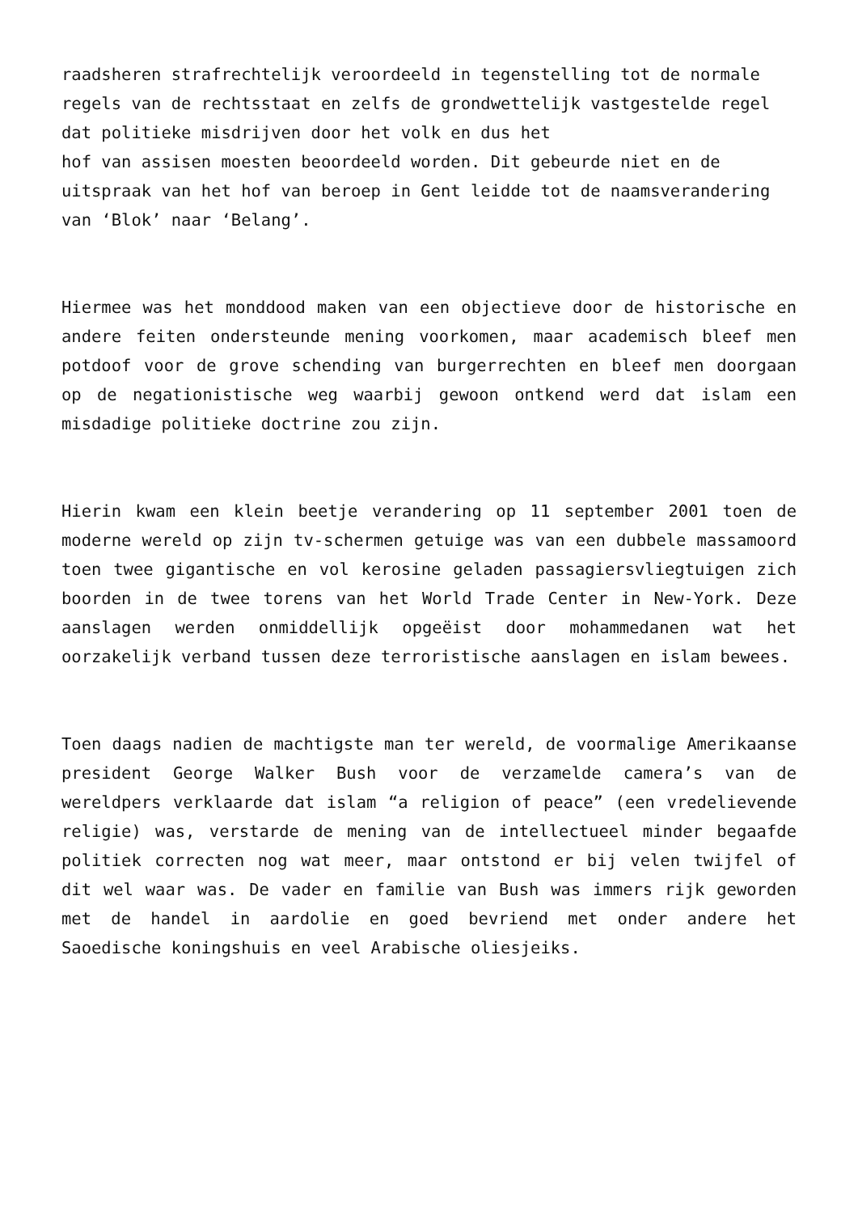raadsheren strafrechtelijk veroordeeld in tegenstelling tot de normale regels van de rechtsstaat en zelfs de grondwettelijk vastgestelde regel dat politieke misdrijven door het volk en dus het
hof van assisen moesten beoordeeld worden. Dit gebeurde niet en de
uitspraak van het hof van beroep in Gent leidde tot de naamsverandering van ‘Blok’ naar ‘Belang’.
Hiermee was het monddood maken van een objectieve door de historische en andere feiten ondersteunde mening voorkomen, maar academisch bleef men potdoof voor de grove schending van burgerrechten en bleef men doorgaan op de negationistische weg waarbij gewoon ontkend werd dat islam een misdadige politieke doctrine zou zijn.
Hierin kwam een klein beetje verandering op 11 september 2001 toen de moderne wereld op zijn tv-schermen getuige was van een dubbele massamoord toen twee gigantische en vol kerosine geladen passagiersvliegtuigen zich boorden in de twee torens van het World Trade Center in New-York. Deze aanslagen werden onmiddellijk opgeëist door mohammedanen wat het oorzakelijk verband tussen deze terroristische aanslagen en islam bewees.
Toen daags nadien de machtigste man ter wereld, de voormalige Amerikaanse president George Walker Bush voor de verzamelde camera’s van de wereldpers verklaarde dat islam “a religion of peace” (een vredelievende religie) was, verstarde de mening van de intellectueel minder begaafde politiek correcten nog wat meer, maar ontstond er bij velen twijfel of dit wel waar was. De vader en familie van Bush was immers rijk geworden met de handel in aardolie en goed bevriend met onder andere het Saoedische koningshuis en veel Arabische oliesjeiks.